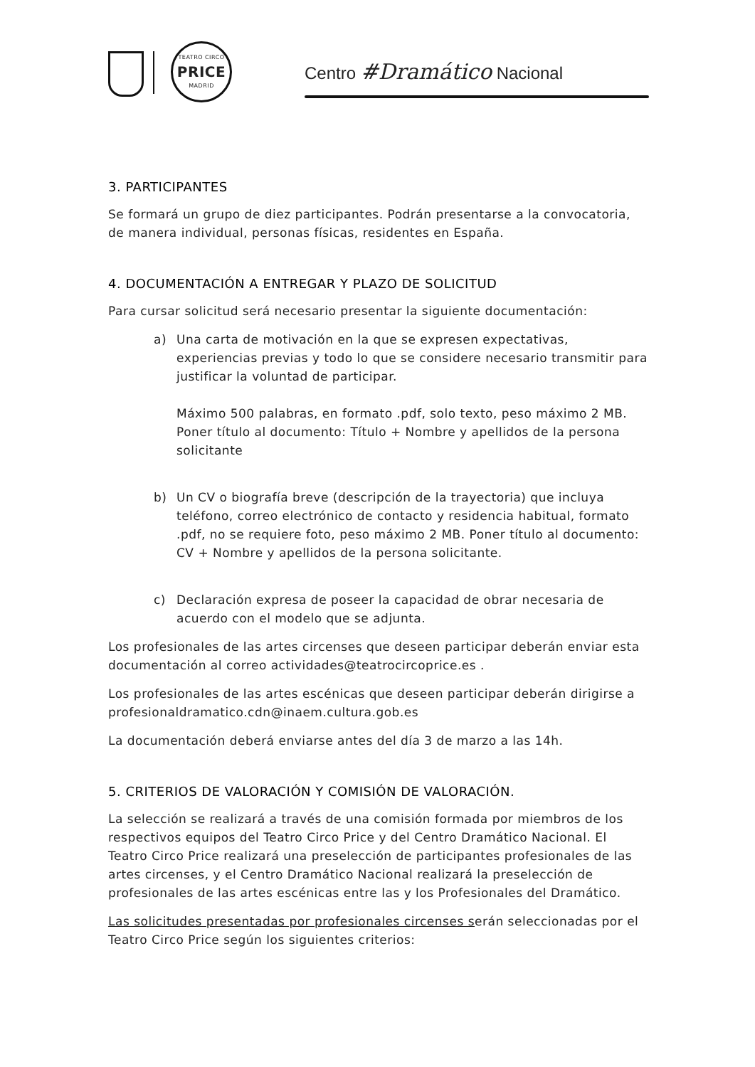TEATRO CIRCO
PRICE
MADRID
Centro #Dramático Nacional
3. PARTICIPANTES
Se formará un grupo de diez participantes. Podrán presentarse a la convocatoria, de manera individual, personas físicas, residentes en España.
4. DOCUMENTACIÓN A ENTREGAR Y PLAZO DE SOLICITUD
Para cursar solicitud será necesario presentar la siguiente documentación:
a) Una carta de motivación en la que se expresen expectativas, experiencias previas y todo lo que se considere necesario transmitir para justificar la voluntad de participar.
Máximo 500 palabras, en formato .pdf, solo texto, peso máximo 2 MB. Poner título al documento: Título + Nombre y apellidos de la persona solicitante
b) Un CV o biografía breve (descripción de la trayectoria) que incluya teléfono, correo electrónico de contacto y residencia habitual, formato .pdf, no se requiere foto, peso máximo 2 MB. Poner título al documento: CV + Nombre y apellidos de la persona solicitante.
c) Declaración expresa de poseer la capacidad de obrar necesaria de acuerdo con el modelo que se adjunta.
Los profesionales de las artes circenses que deseen participar deberán enviar esta documentación al correo actividades@teatrocircoprice.es .
Los profesionales de las artes escénicas que deseen participar deberán dirigirse a profesionaldramatico.cdn@inaem.cultura.gob.es
La documentación deberá enviarse antes del día 3 de marzo a las 14h.
5. CRITERIOS DE VALORACIÓN Y COMISIÓN DE VALORACIÓN.
La selección se realizará a través de una comisión formada por miembros de los respectivos equipos del Teatro Circo Price y del Centro Dramático Nacional. El Teatro Circo Price realizará una preselección de participantes profesionales de las artes circenses, y el Centro Dramático Nacional realizará la preselección de profesionales de las artes escénicas entre las y los Profesionales del Dramático.
Las solicitudes presentadas por profesionales circenses serán seleccionadas por el Teatro Circo Price según los siguientes criterios: